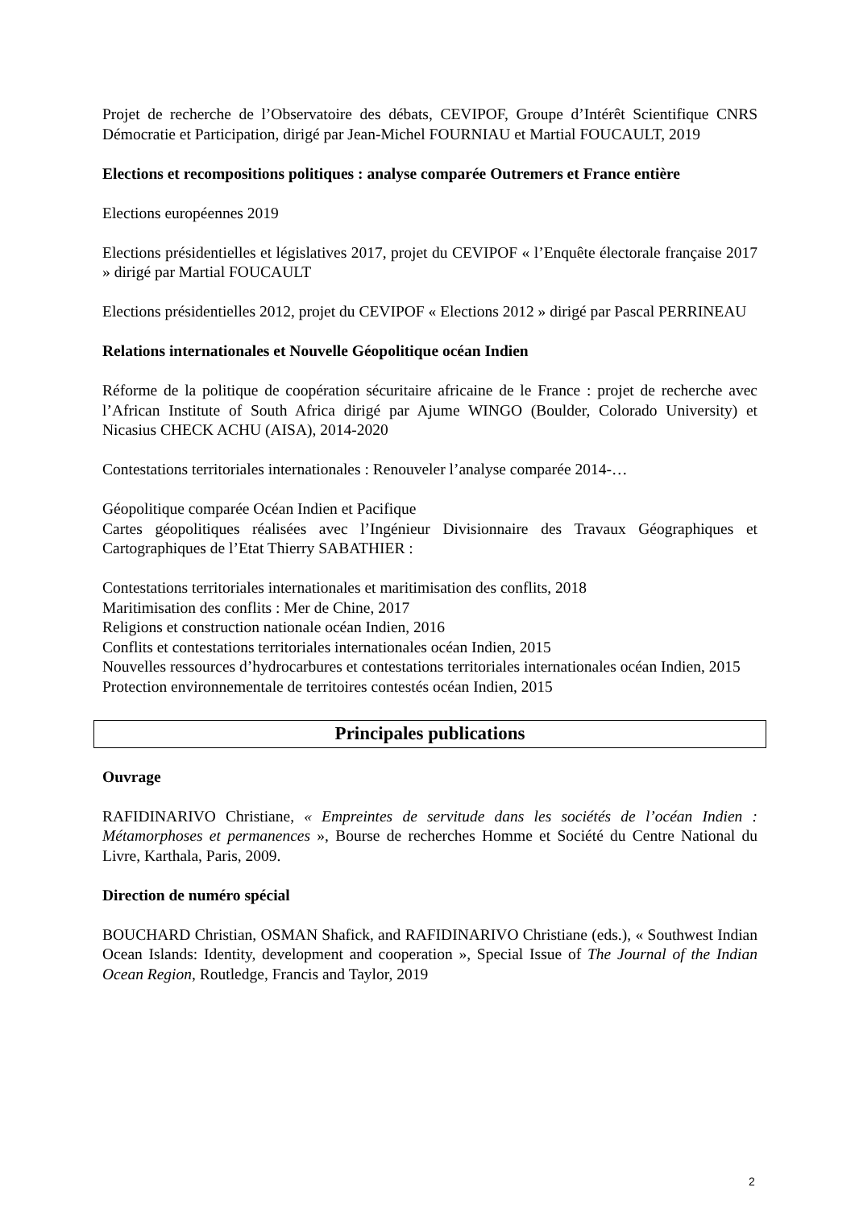Projet de recherche de l’Observatoire des débats, CEVIPOF, Groupe d’Intérêt Scientifique CNRS Démocratie et Participation, dirigé par Jean-Michel FOURNIAU et Martial FOUCAULT, 2019
Elections et recompositions politiques : analyse comparée Outremers et France entière
Elections européennes 2019
Elections présidentielles et législatives 2017, projet du CEVIPOF « l’Enquête électorale française 2017 » dirigé par Martial FOUCAULT
Elections présidentielles 2012, projet du CEVIPOF « Elections 2012 » dirigé par Pascal PERRINEAU
Relations internationales et Nouvelle Géopolitique océan Indien
Réforme de la politique de coopération sécuritaire africaine de le France : projet de recherche avec l’African Institute of South Africa dirigé par Ajume WINGO (Boulder, Colorado University) et Nicasius CHECK ACHU (AISA), 2014-2020
Contestations territoriales internationales : Renouveler l’analyse comparée 2014-…
Géopolitique comparée Océan Indien et Pacifique
Cartes géopolitiques réalisées avec l’Ingénieur Divisionnaire des Travaux Géographiques et Cartographiques de l’Etat Thierry SABATHIER :
Contestations territoriales internationales et maritimisation des conflits, 2018
Maritimisation des conflits : Mer de Chine, 2017
Religions et construction nationale océan Indien, 2016
Conflits et contestations territoriales internationales océan Indien, 2015
Nouvelles ressources d’hydrocarbures et contestations territoriales internationales océan Indien, 2015
Protection environnementale de territoires contestés océan Indien, 2015
Principales publications
Ouvrage
RAFIDINARIVO Christiane, « Empreintes de servitude dans les sociétés de l’océan Indien : Métamorphoses et permanences », Bourse de recherches Homme et Société du Centre National du Livre, Karthala, Paris, 2009.
Direction de numéro spécial
BOUCHARD Christian, OSMAN Shafick, and RAFIDINARIVO Christiane (eds.), « Southwest Indian Ocean Islands: Identity, development and cooperation », Special Issue of The Journal of the Indian Ocean Region, Routledge, Francis and Taylor, 2019
2